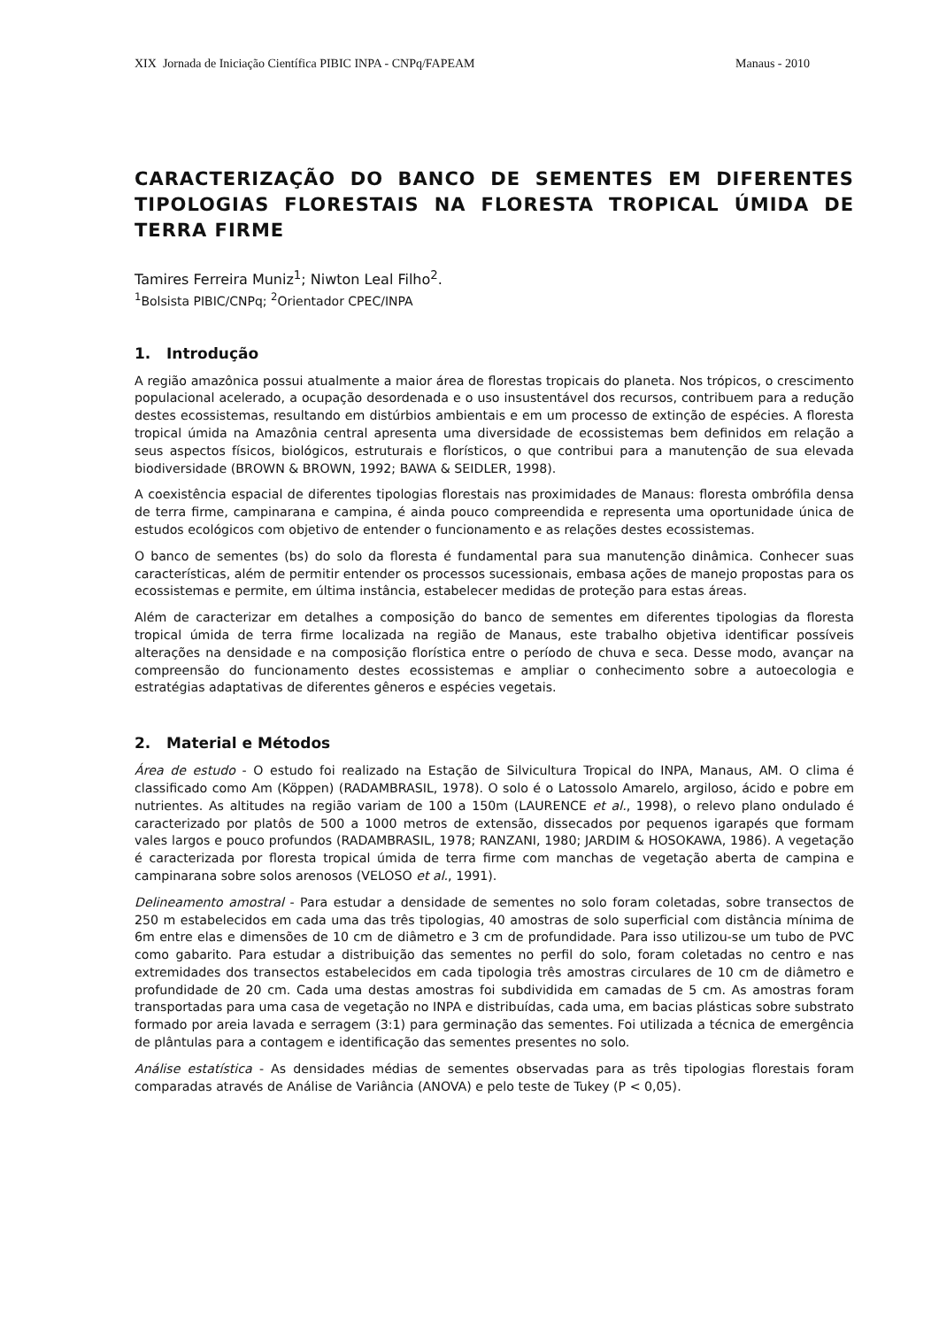XIX Jornada de Iniciação Científica PIBIC INPA - CNPq/FAPEAM Manaus - 2010
CARACTERIZAÇÃO DO BANCO DE SEMENTES EM DIFERENTES TIPOLOGIAS FLORESTAIS NA FLORESTA TROPICAL ÚMIDA DE TERRA FIRME
Tamires Ferreira Muniz<sup>1</sup>; Niwton Leal Filho<sup>2</sup>.
<sup>1</sup> Bolsista PIBIC/CNPq; <sup>2</sup>Orientador CPEC/INPA
1. Introdução
A região amazônica possui atualmente a maior área de florestas tropicais do planeta. Nos trópicos, o crescimento populacional acelerado, a ocupação desordenada e o uso insustentável dos recursos, contribuem para a redução destes ecossistemas, resultando em distúrbios ambientais e em um processo de extinção de espécies. A floresta tropical úmida na Amazônia central apresenta uma diversidade de ecossistemas bem definidos em relação a seus aspectos físicos, biológicos, estruturais e florísticos, o que contribui para a manutenção de sua elevada biodiversidade (BROWN & BROWN, 1992; BAWA & SEIDLER, 1998).
A coexistência espacial de diferentes tipologias florestais nas proximidades de Manaus: floresta ombrófila densa de terra firme, campinarana e campina, é ainda pouco compreendida e representa uma oportunidade única de estudos ecológicos com objetivo de entender o funcionamento e as relações destes ecossistemas.
O banco de sementes (bs) do solo da floresta é fundamental para sua manutenção dinâmica. Conhecer suas características, além de permitir entender os processos sucessionais, embasa ações de manejo propostas para os ecossistemas e permite, em última instância, estabelecer medidas de proteção para estas áreas.
Além de caracterizar em detalhes a composição do banco de sementes em diferentes tipologias da floresta tropical úmida de terra firme localizada na região de Manaus, este trabalho objetiva identificar possíveis alterações na densidade e na composição florística entre o período de chuva e seca. Desse modo, avançar na compreensão do funcionamento destes ecossistemas e ampliar o conhecimento sobre a autoecologia e estratégias adaptativas de diferentes gêneros e espécies vegetais.
2. Material e Métodos
Área de estudo - O estudo foi realizado na Estação de Silvicultura Tropical do INPA, Manaus, AM. O clima é classificado como Am (Köppen) (RADAMBRASIL, 1978). O solo é o Latossolo Amarelo, argiloso, ácido e pobre em nutrientes. As altitudes na região variam de 100 a 150m (LAURENCE et al., 1998), o relevo plano ondulado é caracterizado por platôs de 500 a 1000 metros de extensão, dissecados por pequenos igarapés que formam vales largos e pouco profundos (RADAMBRASIL, 1978; RANZANI, 1980; JARDIM & HOSOKAWA, 1986). A vegetação é caracterizada por floresta tropical úmida de terra firme com manchas de vegetação aberta de campina e campinarana sobre solos arenosos (VELOSO et al., 1991).
Delineamento amostral - Para estudar a densidade de sementes no solo foram coletadas, sobre transectos de 250 m estabelecidos em cada uma das três tipologias, 40 amostras de solo superficial com distância mínima de 6m entre elas e dimensões de 10 cm de diâmetro e 3 cm de profundidade. Para isso utilizou-se um tubo de PVC como gabarito. Para estudar a distribuição das sementes no perfil do solo, foram coletadas no centro e nas extremidades dos transectos estabelecidos em cada tipologia três amostras circulares de 10 cm de diâmetro e profundidade de 20 cm. Cada uma destas amostras foi subdividida em camadas de 5 cm. As amostras foram transportadas para uma casa de vegetação no INPA e distribuídas, cada uma, em bacias plásticas sobre substrato formado por areia lavada e serragem (3:1) para germinação das sementes. Foi utilizada a técnica de emergência de plântulas para a contagem e identificação das sementes presentes no solo.
Análise estatística - As densidades médias de sementes observadas para as três tipologias florestais foram comparadas através de Análise de Variância (ANOVA) e pelo teste de Tukey (P < 0,05).